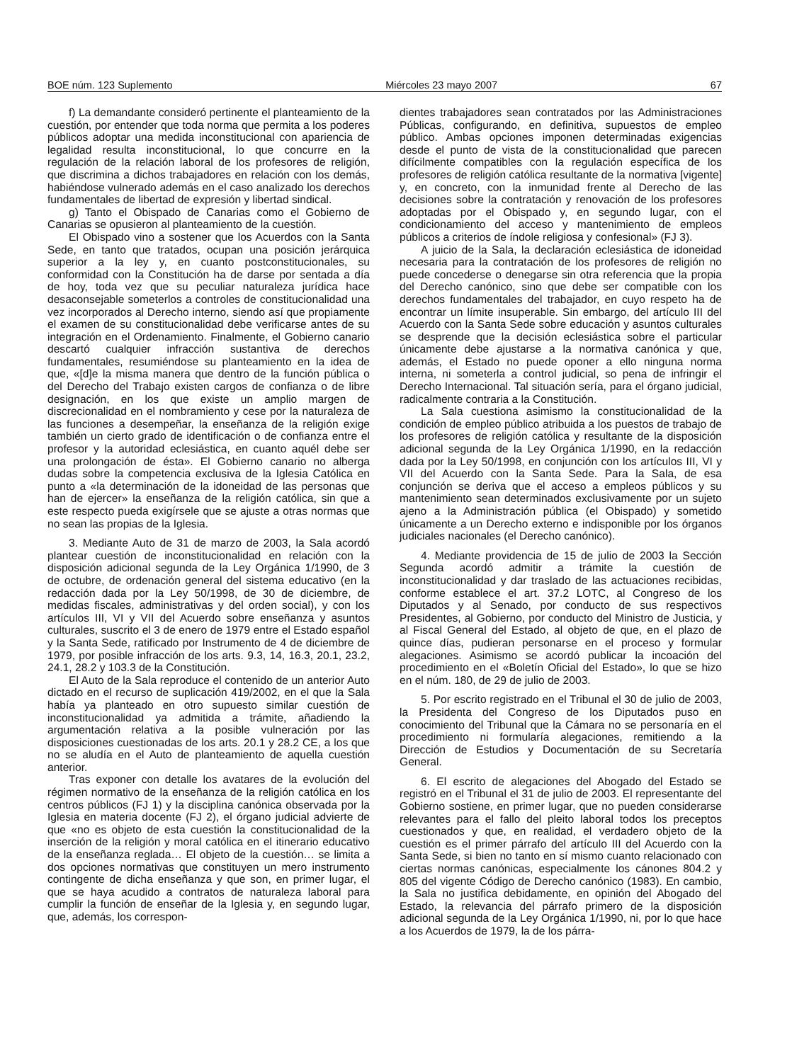BOE núm. 123 Suplemento Miércoles 23 mayo 2007 67
f) La demandante consideró pertinente el planteamiento de la cuestión, por entender que toda norma que permita a los poderes públicos adoptar una medida inconstitucional con apariencia de legalidad resulta inconstitucional, lo que concurre en la regulación de la relación laboral de los profesores de religión, que discrimina a dichos trabajadores en relación con los demás, habiéndose vulnerado además en el caso analizado los derechos fundamentales de libertad de expresión y libertad sindical.
g) Tanto el Obispado de Canarias como el Gobierno de Canarias se opusieron al planteamiento de la cuestión.
El Obispado vino a sostener que los Acuerdos con la Santa Sede, en tanto que tratados, ocupan una posición jerárquica superior a la ley y, en cuanto postconstitucionales, su conformidad con la Constitución ha de darse por sentada a día de hoy, toda vez que su peculiar naturaleza jurídica hace desaconsejable someterlos a controles de constitucionalidad una vez incorporados al Derecho interno, siendo así que propiamente el examen de su constitucionalidad debe verificarse antes de su integración en el Ordenamiento. Finalmente, el Gobierno canario descartó cualquier infracción sustantiva de derechos fundamentales, resumiéndose su planteamiento en la idea de que, «[d]e la misma manera que dentro de la función pública o del Derecho del Trabajo existen cargos de confianza o de libre designación, en los que existe un amplio margen de discrecionalidad en el nombramiento y cese por la naturaleza de las funciones a desempeñar, la enseñanza de la religión exige también un cierto grado de identificación o de confianza entre el profesor y la autoridad eclesiástica, en cuanto aquél debe ser una prolongación de ésta». El Gobierno canario no alberga dudas sobre la competencia exclusiva de la Iglesia Católica en punto a «la determinación de la idoneidad de las personas que han de ejercer» la enseñanza de la religión católica, sin que a este respecto pueda exigírsele que se ajuste a otras normas que no sean las propias de la Iglesia.
3. Mediante Auto de 31 de marzo de 2003, la Sala acordó plantear cuestión de inconstitucionalidad en relación con la disposición adicional segunda de la Ley Orgánica 1/1990, de 3 de octubre, de ordenación general del sistema educativo (en la redacción dada por la Ley 50/1998, de 30 de diciembre, de medidas fiscales, administrativas y del orden social), y con los artículos III, VI y VII del Acuerdo sobre enseñanza y asuntos culturales, suscrito el 3 de enero de 1979 entre el Estado español y la Santa Sede, ratificado por Instrumento de 4 de diciembre de 1979, por posible infracción de los arts. 9.3, 14, 16.3, 20.1, 23.2, 24.1, 28.2 y 103.3 de la Constitución.
El Auto de la Sala reproduce el contenido de un anterior Auto dictado en el recurso de suplicación 419/2002, en el que la Sala había ya planteado en otro supuesto similar cuestión de inconstitucionalidad ya admitida a trámite, añadiendo la argumentación relativa a la posible vulneración por las disposiciones cuestionadas de los arts. 20.1 y 28.2 CE, a los que no se aludía en el Auto de planteamiento de aquella cuestión anterior.
Tras exponer con detalle los avatares de la evolución del régimen normativo de la enseñanza de la religión católica en los centros públicos (FJ 1) y la disciplina canónica observada por la Iglesia en materia docente (FJ 2), el órgano judicial advierte de que «no es objeto de esta cuestión la constitucionalidad de la inserción de la religión y moral católica en el itinerario educativo de la enseñanza reglada… El objeto de la cuestión… se limita a dos opciones normativas que constituyen un mero instrumento contingente de dicha enseñanza y que son, en primer lugar, el que se haya acudido a contratos de naturaleza laboral para cumplir la función de enseñar de la Iglesia y, en segundo lugar, que, además, los correspon-
dientes trabajadores sean contratados por las Administraciones Públicas, configurando, en definitiva, supuestos de empleo público. Ambas opciones imponen determinadas exigencias desde el punto de vista de la constitucionalidad que parecen difícilmente compatibles con la regulación específica de los profesores de religión católica resultante de la normativa [vigente] y, en concreto, con la inmunidad frente al Derecho de las decisiones sobre la contratación y renovación de los profesores adoptadas por el Obispado y, en segundo lugar, con el condicionamiento del acceso y mantenimiento de empleos públicos a criterios de índole religiosa y confesional» (FJ 3).
A juicio de la Sala, la declaración eclesiástica de idoneidad necesaria para la contratación de los profesores de religión no puede concederse o denegarse sin otra referencia que la propia del Derecho canónico, sino que debe ser compatible con los derechos fundamentales del trabajador, en cuyo respeto ha de encontrar un límite insuperable. Sin embargo, del artículo III del Acuerdo con la Santa Sede sobre educación y asuntos culturales se desprende que la decisión eclesiástica sobre el particular únicamente debe ajustarse a la normativa canónica y que, además, el Estado no puede oponer a ello ninguna norma interna, ni someterla a control judicial, so pena de infringir el Derecho Internacional. Tal situación sería, para el órgano judicial, radicalmente contraria a la Constitución.
La Sala cuestiona asimismo la constitucionalidad de la condición de empleo público atribuida a los puestos de trabajo de los profesores de religión católica y resultante de la disposición adicional segunda de la Ley Orgánica 1/1990, en la redacción dada por la Ley 50/1998, en conjunción con los artículos III, VI y VII del Acuerdo con la Santa Sede. Para la Sala, de esa conjunción se deriva que el acceso a empleos públicos y su mantenimiento sean determinados exclusivamente por un sujeto ajeno a la Administración pública (el Obispado) y sometido únicamente a un Derecho externo e indisponible por los órganos judiciales nacionales (el Derecho canónico).
4. Mediante providencia de 15 de julio de 2003 la Sección Segunda acordó admitir a trámite la cuestión de inconstitucionalidad y dar traslado de las actuaciones recibidas, conforme establece el art. 37.2 LOTC, al Congreso de los Diputados y al Senado, por conducto de sus respectivos Presidentes, al Gobierno, por conducto del Ministro de Justicia, y al Fiscal General del Estado, al objeto de que, en el plazo de quince días, pudieran personarse en el proceso y formular alegaciones. Asimismo se acordó publicar la incoación del procedimiento en el «Boletín Oficial del Estado», lo que se hizo en el núm. 180, de 29 de julio de 2003.
5. Por escrito registrado en el Tribunal el 30 de julio de 2003, la Presidenta del Congreso de los Diputados puso en conocimiento del Tribunal que la Cámara no se personaría en el procedimiento ni formularía alegaciones, remitiendo a la Dirección de Estudios y Documentación de su Secretaría General.
6. El escrito de alegaciones del Abogado del Estado se registró en el Tribunal el 31 de julio de 2003. El representante del Gobierno sostiene, en primer lugar, que no pueden considerarse relevantes para el fallo del pleito laboral todos los preceptos cuestionados y que, en realidad, el verdadero objeto de la cuestión es el primer párrafo del artículo III del Acuerdo con la Santa Sede, si bien no tanto en sí mismo cuanto relacionado con ciertas normas canónicas, especialmente los cánones 804.2 y 805 del vigente Código de Derecho canónico (1983). En cambio, la Sala no justifica debidamente, en opinión del Abogado del Estado, la relevancia del párrafo primero de la disposición adicional segunda de la Ley Orgánica 1/1990, ni, por lo que hace a los Acuerdos de 1979, la de los párra-